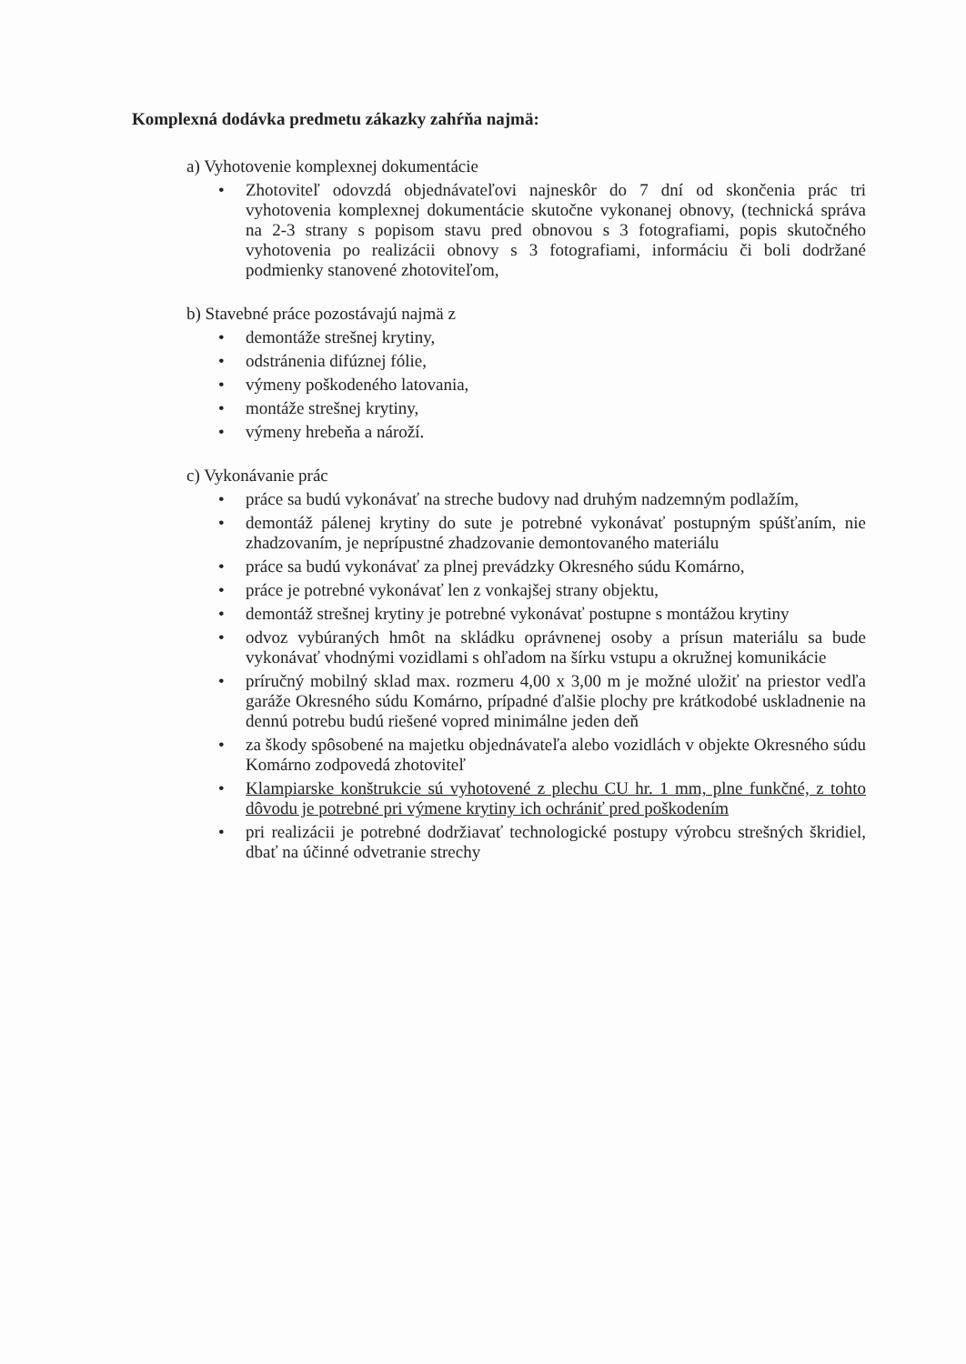Komplexná dodávka predmetu zákazky zahŕňa najmä:
a) Vyhotovenie komplexnej dokumentácie
• Zhotoviteľ odovzdá objednávateľovi najneskôr do 7 dní od skončenia prác tri vyhotovenia komplexnej dokumentácie skutočne vykonanej obnovy, (technická správa na 2-3 strany s popisom stavu pred obnovou s 3 fotografiami, popis skutočného vyhotovenia po realizácii obnovy s 3 fotografiami, informáciu či boli dodržané podmienky stanovené zhotoviteľom,
b) Stavebné práce pozostávajú najmä z
• demontáže strešnej krytiny,
• odstránenia difúznej fólie,
• výmeny poškodeného latovania,
• montáže strešnej krytiny,
• výmeny hrebeňa a nároží.
c) Vykonávanie prác
• práce sa budú vykonávať na streche budovy nad druhým nadzemným podlažím,
• demontáž pálenej krytiny do sute je potrebné vykonávať postupným spúšťaním, nie zhadzovaním, je neprípustné zhadzovanie demontovaného materiálu
• práce sa budú vykonávať za plnej prevádzky Okresného súdu Komárno,
• práce je potrebné vykonávať len z vonkajšej strany objektu,
• demontáž strešnej krytiny je potrebné vykonávať postupne s montážou krytiny
• odvoz vybúraných hmôt na skládku oprávnenej osoby a prísun materiálu sa bude vykonávať vhodnými vozidlami s ohľadom na šírku vstupu a okružnej komunikácie
• príručný mobilný sklad max. rozmeru 4,00 x 3,00 m je možné uložiť na priestor vedľa garáže Okresného súdu Komárno, prípadné ďalšie plochy pre krátkodobé uskladnenie na dennú potrebu budú riešené vopred minimálne jeden deň
• za škody spôsobené na majetku objednávateľa alebo vozidlách v objekte Okresného súdu Komárno zodpovedá zhotoviteľ
• Klampiarske konštrukcie sú vyhotovené z plechu CU hr. 1 mm, plne funkčné, z tohto dôvodu je potrebné pri výmene krytiny ich ochrániť pred poškodením
• pri realizácii je potrebné dodržiavať technologické postupy výrobcu strešných škridiel, dbať na účinné odvetranie strechy